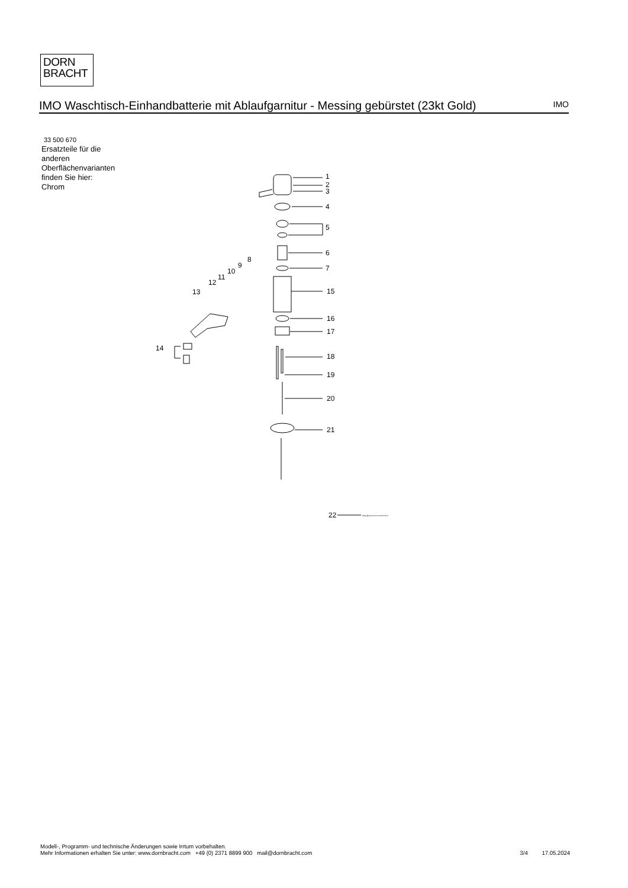DORN
BRACHT
IMO Waschtisch-Einhandbatterie mit Ablaufgarnitur - Messing gebürstet (23kt Gold)
IMO
33 500 670
Ersatzteile für die
anderen
Oberflächenvarianten
finden Sie hier:
Chrom
1
2
3
4
5
6
7
8
9
10
11
12
13
14
15
16
17
18
19
20
21
22
Ablaufgarnitur 04.11.01.001.00-ff
Modell-, Programm- und technische Änderungen sowie Irrtum vorbehalten.
Mehr Informationen erhalten Sie unter: www.dornbracht.com +49 (0) 2371 8899 900 mail@dornbracht.com
3/4 17.05.2024